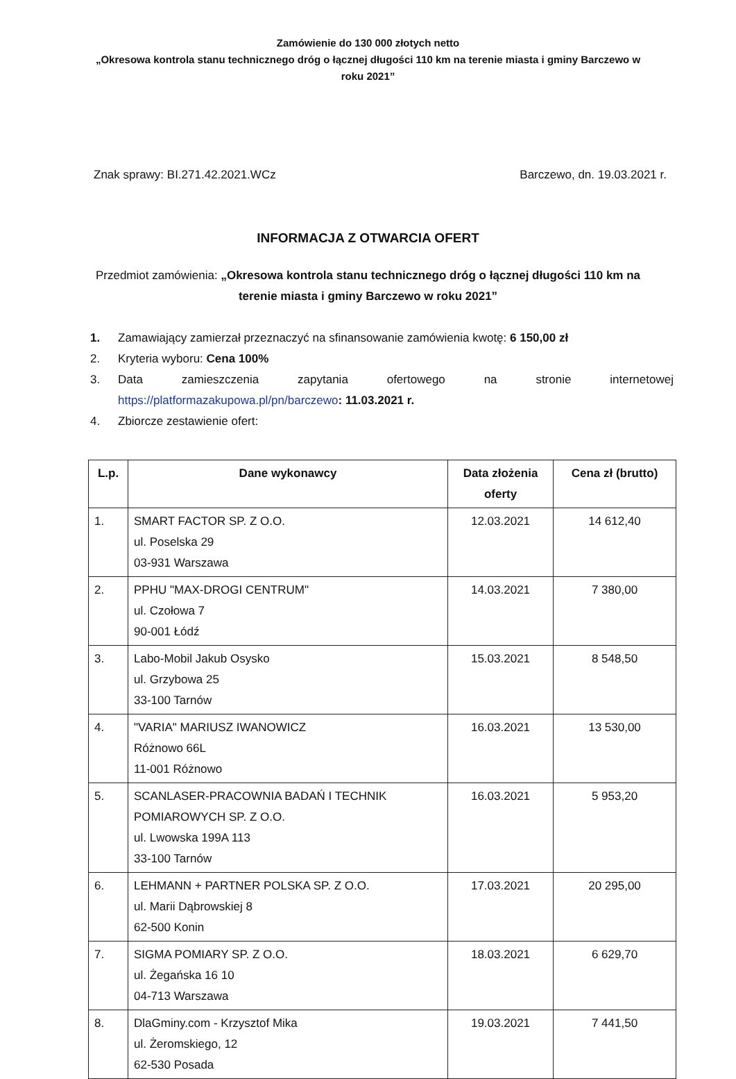Zamówienie do 130 000 złotych netto
„Okresowa kontrola stanu technicznego dróg o łącznej długości 110 km na terenie miasta i gminy Barczewo w roku 2021”
Znak sprawy: BI.271.42.2021.WCz Barczewo, dn. 19.03.2021 r.
INFORMACJA Z OTWARCIA OFERT
Przedmiot zamówienia: „Okresowa kontrola stanu technicznego dróg o łącznej długości 110 km na terenie miasta i gminy Barczewo w roku 2021”
1. Zamawiający zamierzał przeznaczyć na sfinansowanie zamówienia kwotę: 6 150,00 zł
2. Kryteria wyboru: Cena 100%
3. Data zamieszczenia zapytania ofertowego na stronie internetowej
https://platformazakupowa.pl/pn/barczewo: 11.03.2021 r.
4. Zbiorcze zestawienie ofert:
| L.p. | Dane wykonawcy | Data złożenia oferty | Cena zł (brutto) |
| --- | --- | --- | --- |
| 1. | SMART FACTOR SP. Z O.O. ul. Poselska 29 03-931 Warszawa | 12.03.2021 | 14 612,40 |
| 2. | PPHU "MAX-DROGI CENTRUM" ul. Czołowa 7 90-001 Łódź | 14.03.2021 | 7 380,00 |
| 3. | Labo-Mobil Jakub Osysko ul. Grzybowa 25 33-100 Tarnów | 15.03.2021 | 8 548,50 |
| 4. | "VARIA" MARIUSZ IWANOWICZ Różnowo 66L 11-001 Różnowo | 16.03.2021 | 13 530,00 |
| 5. | SCANLASER-PRACOWNIA BADAŃ I TECHNIK POMIAROWYCH SP. Z O.O. ul. Lwowska 199A 113 33-100 Tarnów | 16.03.2021 | 5 953,20 |
| 6. | LEHMANN + PARTNER POLSKA SP. Z O.O. ul. Marii Dąbrowskiej 8 62-500 Konin | 17.03.2021 | 20 295,00 |
| 7. | SIGMA POMIARY SP. Z O.O. ul. Żegańska 16 10 04-713 Warszawa | 18.03.2021 | 6 629,70 |
| 8. | DlaGminy.com - Krzysztof Mika ul. Żeromskiego, 12 62-530 Posada | 19.03.2021 | 7 441,50 |